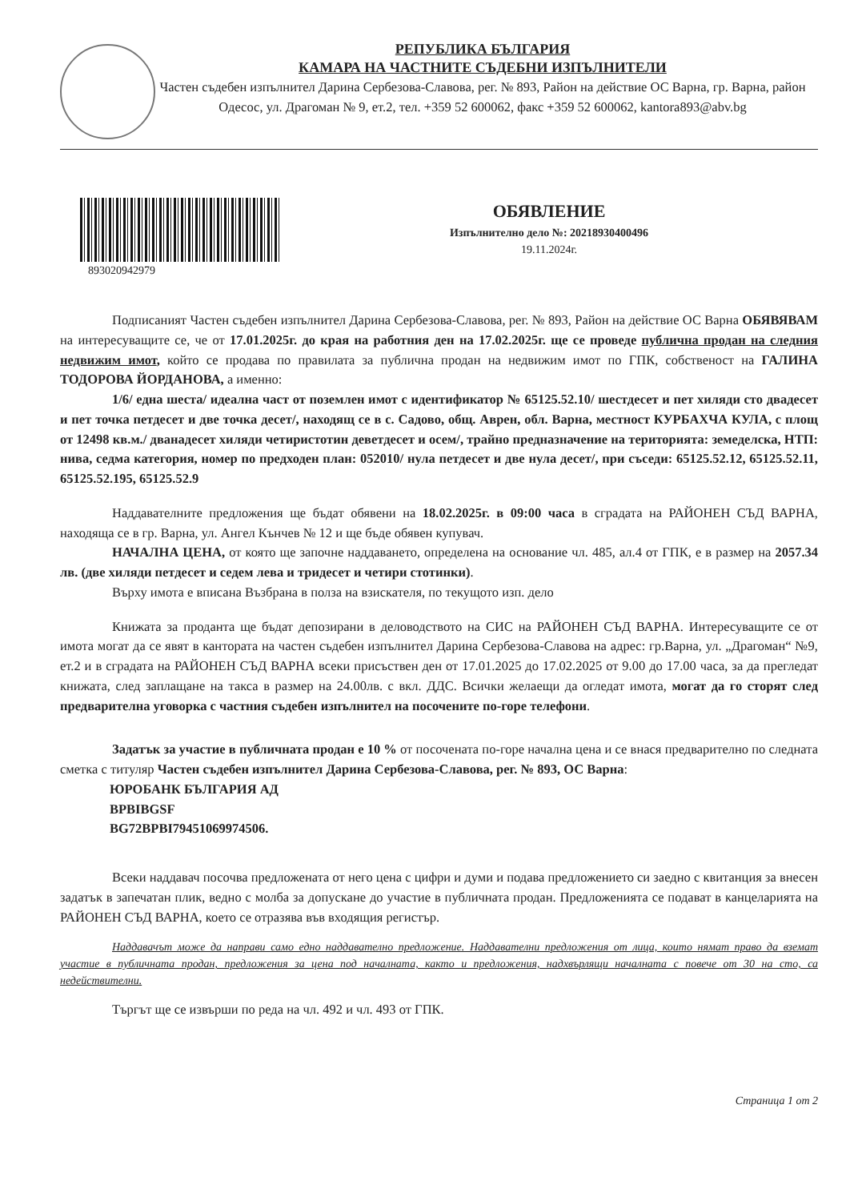РЕПУБЛИКА БЪЛГАРИЯ
КАМАРА НА ЧАСТНИТЕ СЪДЕБНИ ИЗПЪЛНИТЕЛИ
Частен съдебен изпълнител Дарина Сербезова-Славова, рег. № 893, Район на действие ОС Варна, гр. Варна, район Одесос, ул. Драгоман № 9, ет.2, тел. +359 52 600062, факс +359 52 600062, kantora893@abv.bg
893020942979
ОБЯВЛЕНИЕ
Изпълнително дело №: 20218930400496
19.11.2024г.
Подписаният Частен съдебен изпълнител Дарина Сербезова-Славова, рег. № 893, Район на действие ОС Варна ОБЯВЯВАМ на интересуващите се, че от 17.01.2025г. до края на работния ден на 17.02.2025г. ще се проведе публична продан на следния недвижим имот, който се продава по правилата за публична продан на недвижим имот по ГПК, собственост на ГАЛИНА ТОДОРОВА ЙОРДАНОВА, а именно:
1/6/ една шеста/ идеална част от поземлен имот с идентификатор № 65125.52.10/ шестдесет и пет хиляди сто двадесет и пет точка петдесет и две точка десет/, находящ се в с. Садово, общ. Аврен, обл. Варна, местност КУРБАХЧА КУЛА, с площ от 12498 кв.м./ дванадесет хиляди четиристотин деветдесет и осем/, трайно предназначение на територията: земеделска, НТП: нива, седма категория, номер по предходен план: 052010/ нула петдесет и две нула десет/, при съседи: 65125.52.12, 65125.52.11, 65125.52.195, 65125.52.9
Наддавателните предложения ще бъдат обявени на 18.02.2025г. в 09:00 часа в сградата на РАЙОНЕН СЪД ВАРНА, находяща се в гр. Варна, ул. Ангел Кънчев № 12 и ще бъде обявен купувач.
НАЧАЛНА ЦЕНА, от която ще започне наддаването, определена на основание чл. 485, ал.4 от ГПК, е в размер на 2057.34 лв. (две хиляди петдесет и седем лева и тридесет и четири стотинки).
Върху имота е вписана Възбрана в полза на взискателя, по текущото изп. дело
Книжата за проданта ще бъдат депозирани в деловодството на СИС на РАЙОНЕН СЪД ВАРНА. Интересуващите се от имота могат да се явят в кантората на частен съдебен изпълнител Дарина Сербезова-Славова на адрес: гр.Варна, ул. „Драгоман“ №9, ет.2 и в сградата на РАЙОНЕН СЪД ВАРНА всеки присъствен ден от 17.01.2025 до 17.02.2025 от 9.00 до 17.00 часа, за да прегледат книжата, след заплащане на такса в размер на 24.00лв. с вкл. ДДС. Всички желаещи да огледат имота, могат да го сторят след предварителна уговорка с частния съдебен изпълнител на посочените по-горе телефони.
Задатък за участие в публичната продан е 10 % от посочената по-горе начална цена и се внася предварително по следната сметка с титуляр Частен съдебен изпълнител Дарина Сербезова-Славова, рег. № 893, ОС Варна:
ЮРОБАНК БЪЛГАРИЯ АД
BPBIBGSF
BG72BPBI79451069974506.
Всеки наддавач посочва предложената от него цена с цифри и думи и подава предложението си заедно с квитанция за внесен задатък в запечатан плик, ведно с молба за допускане до участие в публичната продан. Предложенията се подават в канцеларията на РАЙОНЕН СЪД ВАРНА, което се отразява във входящия регистър.
Наддавачът може да направи само едно наддавателно предложение. Наддавателни предложения от лица, които нямат право да вземат участие в публичната продан, предложения за цена под началната, както и предложения, надхвърлящи началната с повече от 30 на сто, са недействителни.
Търгът ще се извърши по реда на чл. 492 и чл. 493 от ГПК.
Страница 1 от 2